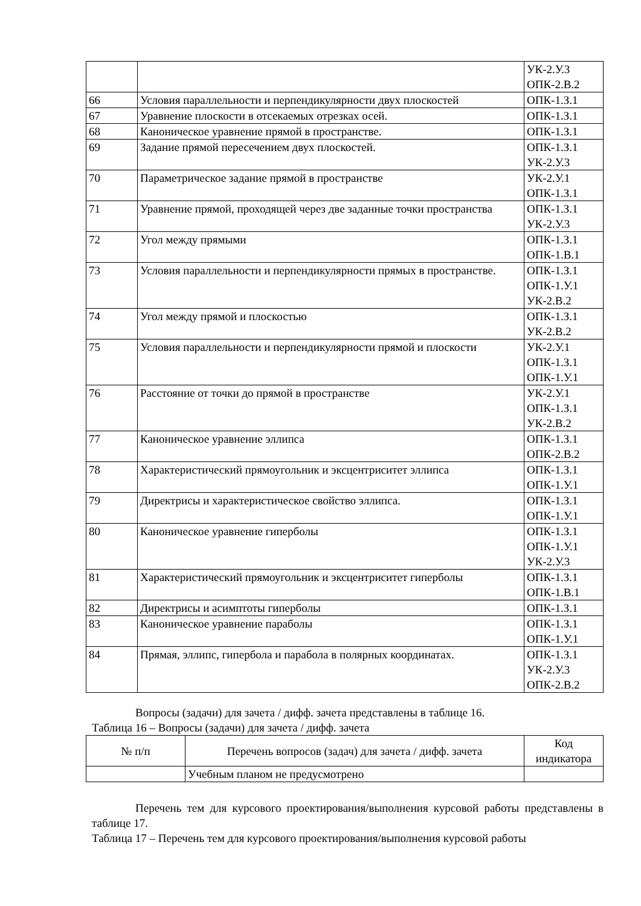| | | УК-2.У.3 ОПК-2.В.2 |
| 66 | Условия параллельности и перпендикулярности двух плоскостей | ОПК-1.З.1 |
| 67 | Уравнение плоскости в отсекаемых отрезках осей. | ОПК-1.З.1 |
| 68 | Каноническое уравнение прямой в пространстве. | ОПК-1.З.1 |
| 69 | Задание прямой пересечением двух плоскостей. | ОПК-1.З.1 УК-2.У.3 |
| 70 | Параметрическое задание прямой в пространстве | УК-2.У.1 ОПК-1.З.1 |
| 71 | Уравнение прямой, проходящей через две заданные точки пространства | ОПК-1.З.1 УК-2.У.3 |
| 72 | Угол между прямыми | ОПК-1.З.1 ОПК-1.В.1 |
| 73 | Условия параллельности и перпендикулярности прямых в пространстве. | ОПК-1.З.1 ОПК-1.У.1 УК-2.В.2 |
| 74 | Угол между прямой и плоскостью | ОПК-1.З.1 УК-2.В.2 |
| 75 | Условия параллельности и перпендикулярности прямой и плоскости | УК-2.У.1 ОПК-1.З.1 ОПК-1.У.1 |
| 76 | Расстояние от точки до прямой в пространстве | УК-2.У.1 ОПК-1.З.1 УК-2.В.2 |
| 77 | Каноническое уравнение эллипса | ОПК-1.З.1 ОПК-2.В.2 |
| 78 | Характеристический прямоугольник и эксцентриситет эллипса | ОПК-1.З.1 ОПК-1.У.1 |
| 79 | Директрисы и характеристическое свойство эллипса. | ОПК-1.З.1 ОПК-1.У.1 |
| 80 | Каноническое уравнение гиперболы | ОПК-1.З.1 ОПК-1.У.1 УК-2.У.3 |
| 81 | Характеристический прямоугольник и эксцентриситет гиперболы | ОПК-1.З.1 ОПК-1.В.1 |
| 82 | Директрисы и асимптоты гиперболы | ОПК-1.З.1 |
| 83 | Каноническое уравнение параболы | ОПК-1.З.1 ОПК-1.У.1 |
| 84 | Прямая, эллипс, гипербола и парабола в полярных координатах. | ОПК-1.З.1 УК-2.У.3 ОПК-2.В.2 |
Вопросы (задачи) для зачета / дифф. зачета представлены в таблице 16.
Таблица 16 – Вопросы (задачи) для зачета / дифф. зачета
| № п/п | Перечень вопросов (задач) для зачета / дифф. зачета | Код индикатора |
| --- | --- | --- |
| | Учебным планом не предусмотрено | |
Перечень тем для курсового проектирования/выполнения курсовой работы представлены в таблице 17.
Таблица 17 – Перечень тем для курсового проектирования/выполнения курсовой работы